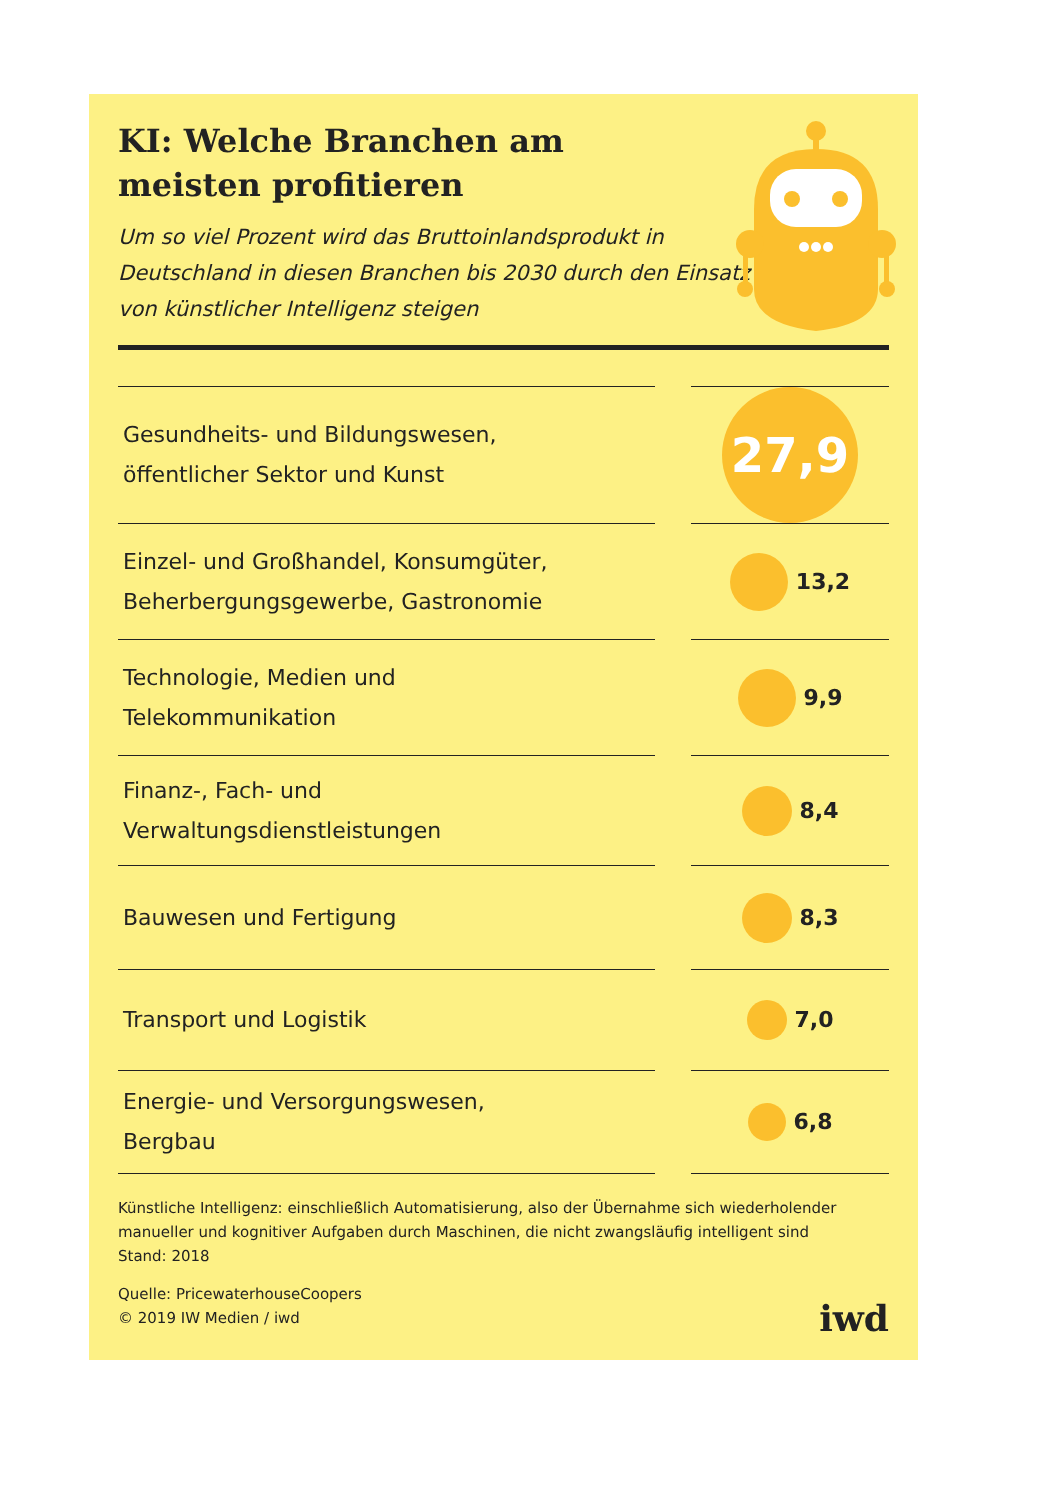KI: Welche Branchen am
meisten profitieren
Um so viel Prozent wird das Bruttoinlandsprodukt in Deutschland in diesen Branchen bis 2030 durch den Einsatz von künstlicher Intelligenz steigen
| Gesundheits- und Bildungswesen, öffentlicher Sektor und Kunst | | 27,9 |
| Einzel- und Großhandel, Konsumgüter, Beherbergungsgewerbe, Gastronomie | | 13,2 |
| Technologie, Medien und Telekommunikation | | 9,9 |
| Finanz-, Fach- und Verwaltungsdienstleistungen | | 8,4 |
| Bauwesen und Fertigung | | 8,3 |
| Transport und Logistik | | 7,0 |
| Energie- und Versorgungswesen, Bergbau | | 6,8 |
Künstliche Intelligenz: einschließlich Automatisierung, also der Übernahme sich wiederholender manueller und kognitiver Aufgaben durch Maschinen, die nicht zwangsläufig intelligent sind
Stand: 2018
Quelle: PricewaterhouseCoopers
© 2019 IW Medien / iwd
iwd